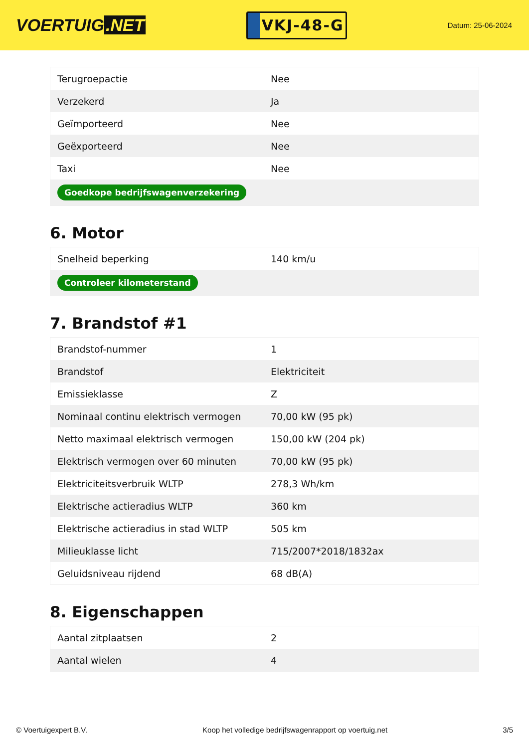VOERTUIG.NET
VKJ-48-G
Datum: 25-06-2024
| Terugroepactie | Nee |
| Verzekerd | Ja |
| Geïmporteerd | Nee |
| Geëxporteerd | Nee |
| Taxi | Nee |
| Goedkope bedrijfswagenverzekering | |
6. Motor
| Snelheid beperking | 140 km/u |
| Controleer kilometerstand | |
7. Brandstof #1
| Brandstof-nummer | 1 |
| Brandstof | Elektriciteit |
| Emissieklasse | Z |
| Nominaal continu elektrisch vermogen | 70,00 kW (95 pk) |
| Netto maximaal elektrisch vermogen | 150,00 kW (204 pk) |
| Elektrisch vermogen over 60 minuten | 70,00 kW (95 pk) |
| Elektriciteitsverbruik WLTP | 278,3 Wh/km |
| Elektrische actieradius WLTP | 360 km |
| Elektrische actieradius in stad WLTP | 505 km |
| Milieuklasse licht | 715/2007*2018/1832ax |
| Geluidsniveau rijdend | 68 dB(A) |
8. Eigenschappen
| Aantal zitplaatsen | 2 |
| Aantal wielen | 4 |
© Voertuigexpert B.V. Koop het volledige bedrijfswagenrapport op voertuig.net 3/5